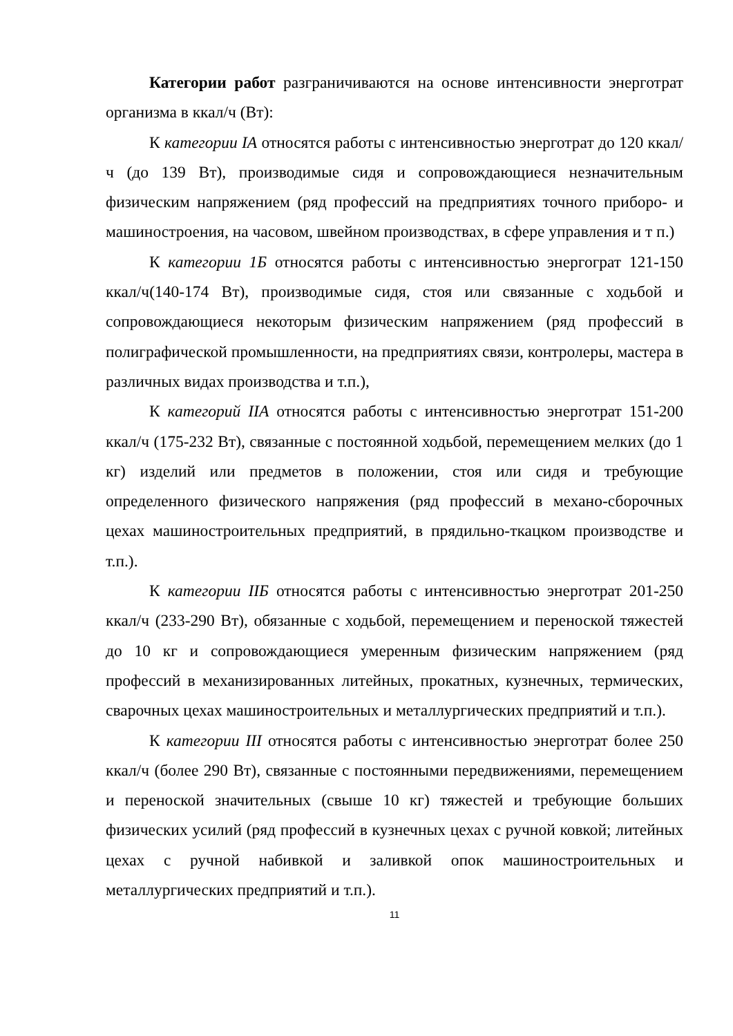Категории работ разграничиваются на основе интенсивности энерготрат организма в ккал/ч (Вт):
К категории IA относятся работы с интенсивностью энерготрат до 120 ккал/ч (до 139 Вт), производимые сидя и сопровождающиеся незначительным физическим напряжением (ряд профессий на предприятиях точного приборо- и машиностроения, на часовом, швейном производствах, в сфере управления и т п.)
К категории 1Б относятся работы с интенсивностью энергограт 121-150 ккал/ч(140-174 Вт), производимые сидя, стоя или связанные с ходьбой и сопровождающиеся некоторым физическим напряжением (ряд профессий в полиграфической промышленности, на предприятиях связи, контролеры, мастера в различных видах производства и т.п.),
К категорий IIA относятся работы с интенсивностью энерготрат 151-200 ккал/ч (175-232 Вт), связанные с постоянной ходьбой, перемещением мелких (до 1 кг) изделий или предметов в положении, стоя или сидя и требующие определенного физического напряжения (ряд профессий в механо-сборочных цехах машиностроительных предприятий, в прядильно-ткацком производстве и т.п.).
К категории IIБ относятся работы с интенсивностью энерготрат 201-250 ккал/ч (233-290 Вт), обязанные с ходьбой, перемещением и переноской тяжестей до 10 кг и сопровождающиеся умеренным физическим напряжением (ряд профессий в механизированных литейных, прокатных, кузнечных, термических, сварочных цехах машиностроительных и металлургических предприятий и т.п.).
К категории III относятся работы с интенсивностью энерготрат более 250 ккал/ч (более 290 Вт), связанные с постоянными передвижениями, перемещением и переноской значительных (свыше 10 кг) тяжестей и требующие больших физических усилий (ряд профессий в кузнечных цехах с ручной ковкой; литейных цехах с ручной набивкой и заливкой опок машиностроительных и металлургических предприятий и т.п.).
11